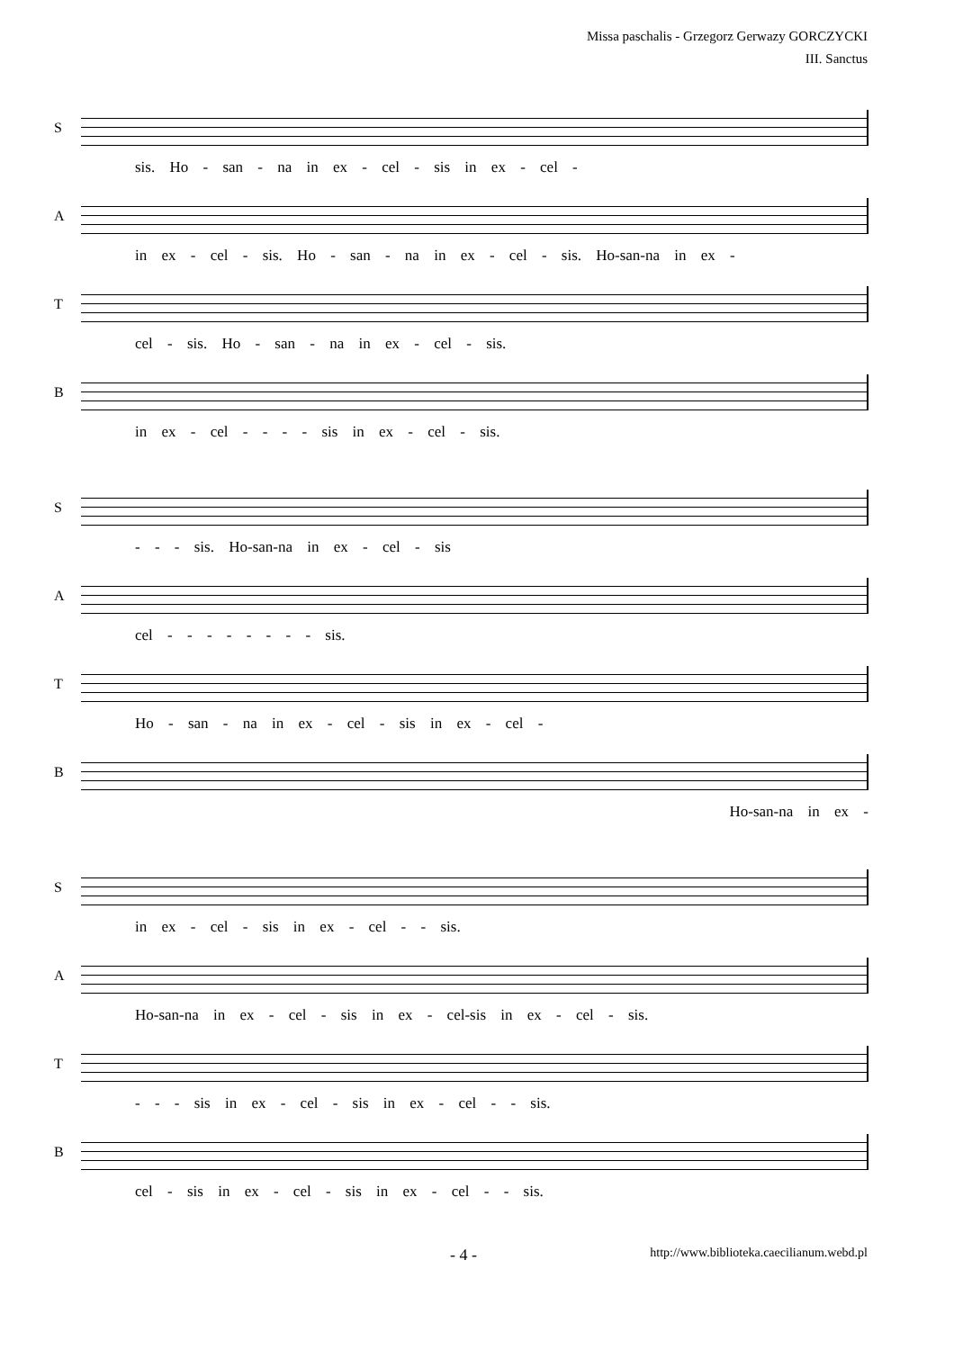Missa paschalis - Grzegorz Gerwazy GORCZYCKI
III. Sanctus
S
sis. Ho - san - na in ex - cel - sis in ex - cel -
A
in ex - cel - sis. Ho - san - na in ex - cel - sis. Ho-san-na in ex -
T
cel - sis. Ho - san - na in ex - cel - sis.
B
in ex - cel - - - - sis in ex - cel - sis.
S
- - - sis. Ho-san-na in ex - cel - sis
A
cel - - - - - - - - sis.
T
Ho - san - na in ex - cel - sis in ex - cel -
B
Ho-san-na in ex -
S
in ex - cel - sis in ex - cel - - sis.
A
Ho-san-na in ex - cel - sis in ex - cel-sis in ex - cel - sis.
T
- - - sis in ex - cel - sis in ex - cel - - sis.
B
cel - sis in ex - cel - sis in ex - cel - - sis.
- 4 - http://www.biblioteka.caecilianum.webd.pl